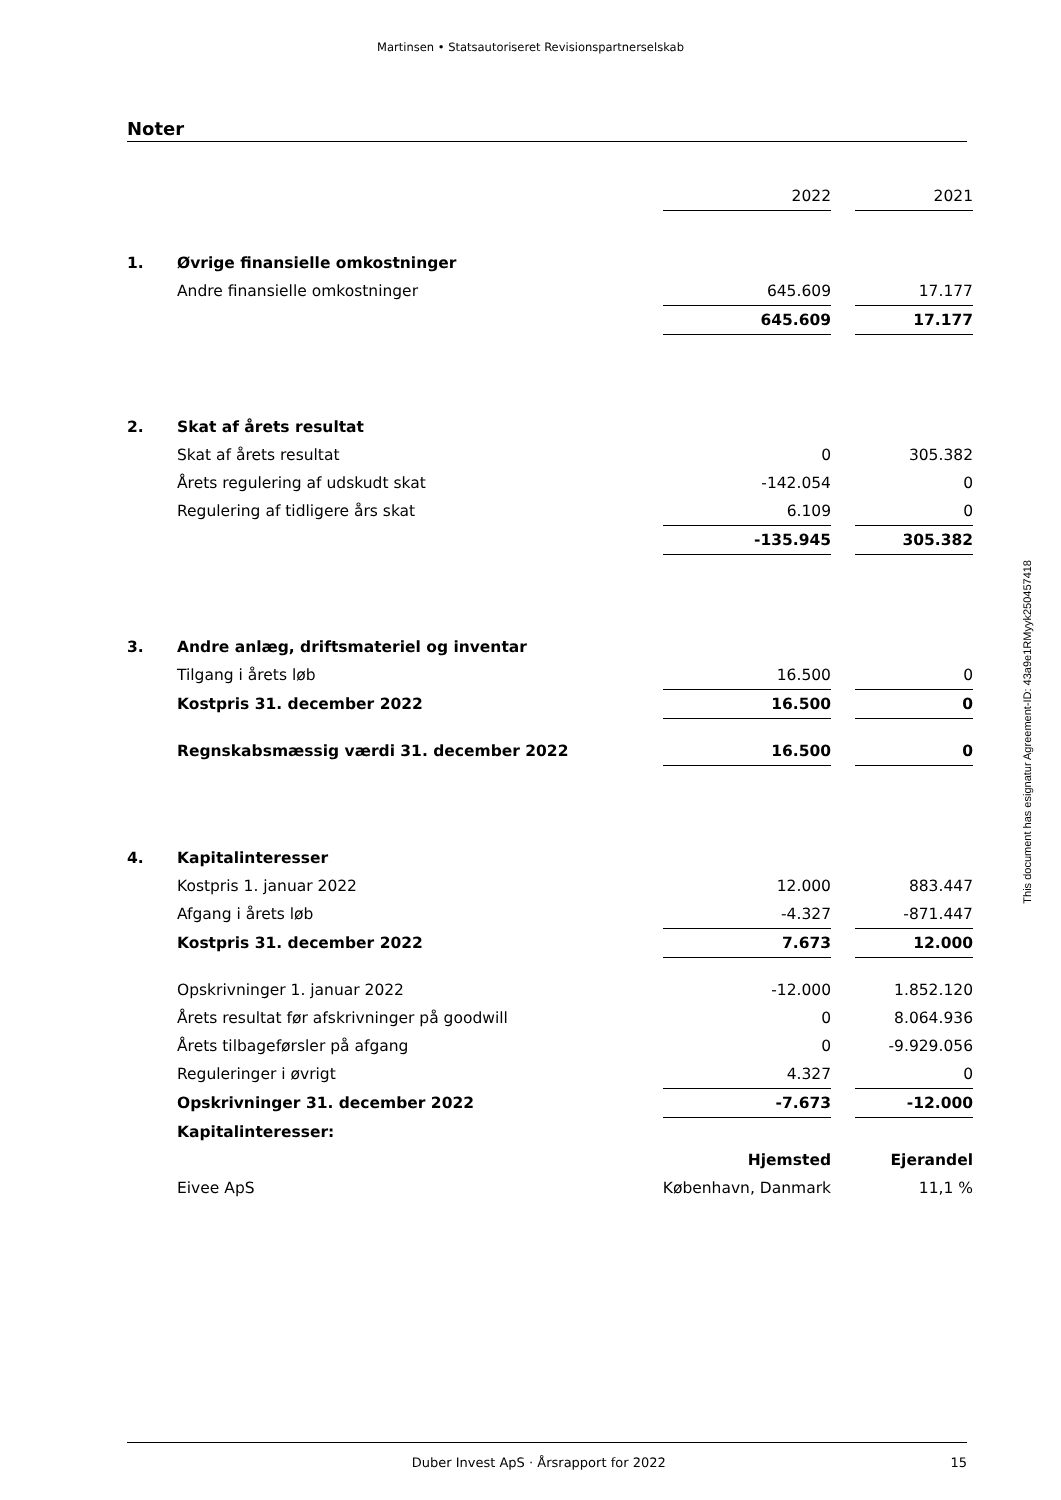Martinsen • Statsautoriseret Revisionspartnerselskab
Noter
| | | 2022 | | 2021 |
| 1. | Øvrige finansielle omkostninger | | | |
| | Andre finansielle omkostninger | 645.609 | | 17.177 |
| | | 645.609 | | 17.177 |
| 2. | Skat af årets resultat | | | |
| | Skat af årets resultat | 0 | | 305.382 |
| | Årets regulering af udskudt skat | -142.054 | | 0 |
| | Regulering af tidligere års skat | 6.109 | | 0 |
| | | -135.945 | | 305.382 |
| 3. | Andre anlæg, driftsmateriel og inventar | | | |
| | Tilgang i årets løb | 16.500 | | 0 |
| | Kostpris 31. december 2022 | 16.500 | | 0 |
| | Regnskabsmæssig værdi 31. december 2022 | 16.500 | | 0 |
| 4. | Kapitalinteresser | | | |
| | Kostpris 1. januar 2022 | 12.000 | | 883.447 |
| | Afgang i årets løb | -4.327 | | -871.447 |
| | Kostpris 31. december 2022 | 7.673 | | 12.000 |
| | Opskrivninger 1. januar 2022 | -12.000 | | 1.852.120 |
| | Årets resultat før afskrivninger på goodwill | 0 | | 8.064.936 |
| | Årets tilbageførsler på afgang | 0 | | -9.929.056 |
| | Reguleringer i øvrigt | 4.327 | | 0 |
| | Opskrivninger 31. december 2022 | -7.673 | | -12.000 |
| | Kapitalinteresser: | | | |
| | | Hjemsted | | Ejerandel |
| | Eivee ApS | København, Danmark | | 11,1 % |
This document has esignatur Agreement-ID: 43a9e1RMyyk250457418
Duber Invest ApS · Årsrapport for 2022 15